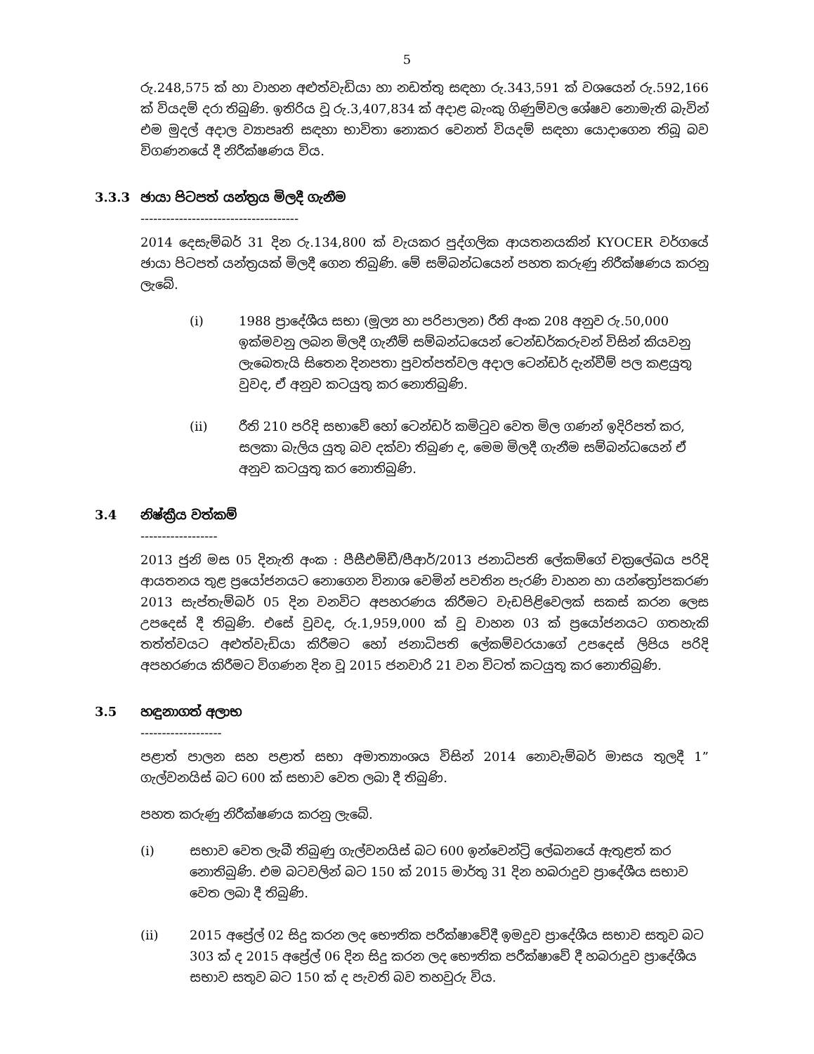5
රු.248,575 ක් හා වාහන අළුත්වැඩියා හා නඩත්තු සඳහා රු.343,591 ක් වශයෙන් රු.592,166 ක් වියදම් දරා තිබුණි. ඉතිරිය වූ රු.3,407,834 ක් අදාළ බැංකු ගිණුම්වල ශේෂව නොමැති බැවින් එම මුදල් අදාල ව්‍යාපෘති සඳහා භාවිතා නොකර වෙනත් වියදම් සඳහා යොදාගෙන තිබූ බව විගණනයේ දී නිරීක්ෂණය විය.
3.3.3 ඡායා පිටපත් යන්ත්‍රය මිලදී ගැනීම
-------------------------------------
2014 දෙසැම්බර් 31 දින රු.134,800 ක් වැයකර පුද්ගලික ආයතනයකින් KYOCER වර්ගයේ ඡායා පිටපත් යන්ත්‍රයක් මිලදී ගෙන තිබුණි. මේ සම්බන්ධයෙන් පහත කරුණු නිරීක්ෂණය කරනු ලැබේ.
(i) 1988 ප්‍රාදේශීය සභා (මූල්‍ය හා පරිපාලන) රීති අංක 208 අනුව රු.50,000 ඉක්මවනු ලබන මිලදී ගැනීම් සම්බන්ධයෙන් ටෙන්ඩර්කරුවන් විසින් කියවනු ලැබෙතැයි සිතෙන දිනපතා පුවත්පත්වල අදාල ටෙන්ඩර් දැන්වීම් පල කළයුතු වුවද, ඒ අනුව කටයුතු කර නොතිබුණි.
(ii) රීති 210 පරිදි සභාවේ හෝ ටෙන්ඩර් කමිටුව වෙත මිල ගණන් ඉදිරිපත් කර, සලකා බැලිය යුතු බව දක්වා තිබුණ ද, මෙම මිලදී ගැනීම සම්බන්ධයෙන් ඒ අනුව කටයුතු කර නොතිබුණි.
3.4 නිෂ්ක්‍රීය වත්කම්
------------------
2013 ජුනි මස 05 දිනැති අංක : පීසීඑම්ඩී/පීආර්/2013 ජනාධිපති ලේකම්ගේ චක්‍රලේඛය පරිදි ආයතනය තුළ ප්‍රයෝජනයට නොගෙන විනාශ වෙමින් පවතින පැරණි වාහන හා යන්ත්‍රෝපකරණ 2013 සැප්තැම්බර් 05 දින වනවිට අපහරණය කිරීමට වැඩපිළිවෙලක් සකස් කරන ලෙස උපදෙස් දී තිබුණි. එසේ වුවද, රු.1,959,000 ක් වූ වාහන 03 ක් ප්‍රයෝජනයට ගතහැකි තත්ත්වයට අළුත්වැඩියා කිරීමට හෝ ජනාධිපති ලේකම්වරයාගේ උපදෙස් ලිපිය පරිදි අපහරණය කිරීමට විගණන දින වූ 2015 ජනවාරි 21 වන විටත් කටයුතු කර නොතිබුණි.
3.5 හඳුනාගත් අලාභ
-------------------
පළාත් පාලන සහ පළාත් සභා අමාත්‍යාංශය විසින් 2014 නොවැම්බර් මාසය තුලදී 1” ගැල්වනයිස් බට 600 ක් සභාව වෙත ලබා දී තිබුණි.
පහත කරුණු නිරීක්ෂණය කරනු ලැබේ.
(i) සභාව වෙත ලැබී තිබුණු ගැල්වනයිස් බට 600 ඉන්වෙන්ට්‍රි ලේඛනයේ ඇතුළත් කර නොතිබුණි. එම බටවලින් බට 150 ක් 2015 මාර්තු 31 දින හබරාදුව ප්‍රාදේශීය සභාව වෙත ලබා දී තිබුණි.
(ii) 2015 අප්‍රේල් 02 සිදු කරන ලද භෞතික පරීක්ෂාවේදී ඉමදුව ප්‍රාදේශීය සභාව සතුව බට 303 ක් ද 2015 අප්‍රේල් 06 දින සිදු කරන ලද භෞතික පරීක්ෂාවේ දී හබරාදුව ප්‍රාදේශීය සභාව සතුව බට 150 ක් ද පැවති බව තහවුරු විය.